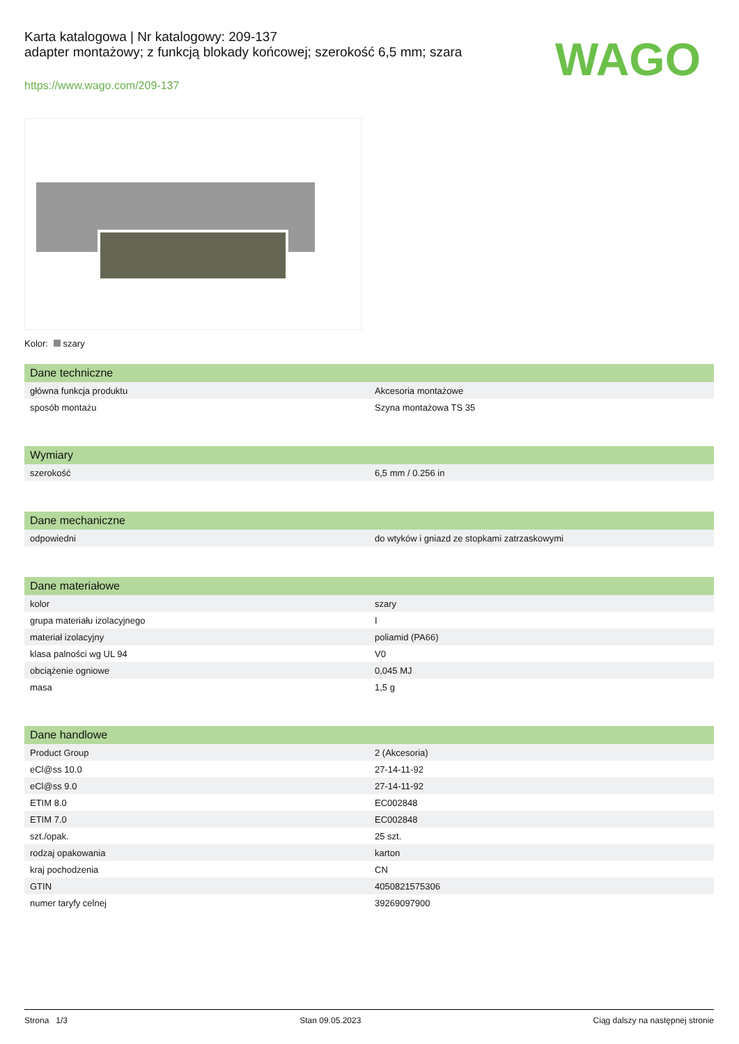Karta katalogowa | Nr katalogowy: 209-137
adapter montażowy; z funkcją blokady końcowej; szerokość 6,5 mm; szara
https://www.wago.com/209-137
WAGO
Kolor: szary
| Dane techniczne | |
| --- | --- |
| główna funkcja produktu | Akcesoria montażowe |
| sposób montażu | Szyna montażowa TS 35 |
| Wymiary | |
| --- | --- |
| szerokość | 6,5 mm / 0.256 in |
| Dane mechaniczne | |
| --- | --- |
| odpowiedni | do wtyków i gniazd ze stopkami zatrzaskowymi |
| Dane materiałowe | |
| --- | --- |
| kolor | szary |
| grupa materiału izolacyjnego | I |
| materiał izolacyjny | poliamid (PA66) |
| klasa palności wg UL 94 | V0 |
| obciążenie ogniowe | 0,045 MJ |
| masa | 1,5 g |
| Dane handlowe | |
| --- | --- |
| Product Group | 2 (Akcesoria) |
| eCl@ss 10.0 | 27-14-11-92 |
| eCl@ss 9.0 | 27-14-11-92 |
| ETIM 8.0 | EC002848 |
| ETIM 7.0 | EC002848 |
| szt./opak. | 25 szt. |
| rodzaj opakowania | karton |
| kraj pochodzenia | CN |
| GTIN | 4050821575306 |
| numer taryfy celnej | 39269097900 |
Strona 1/3 Stan 09.05.2023 Ciąg dalszy na następnej stronie